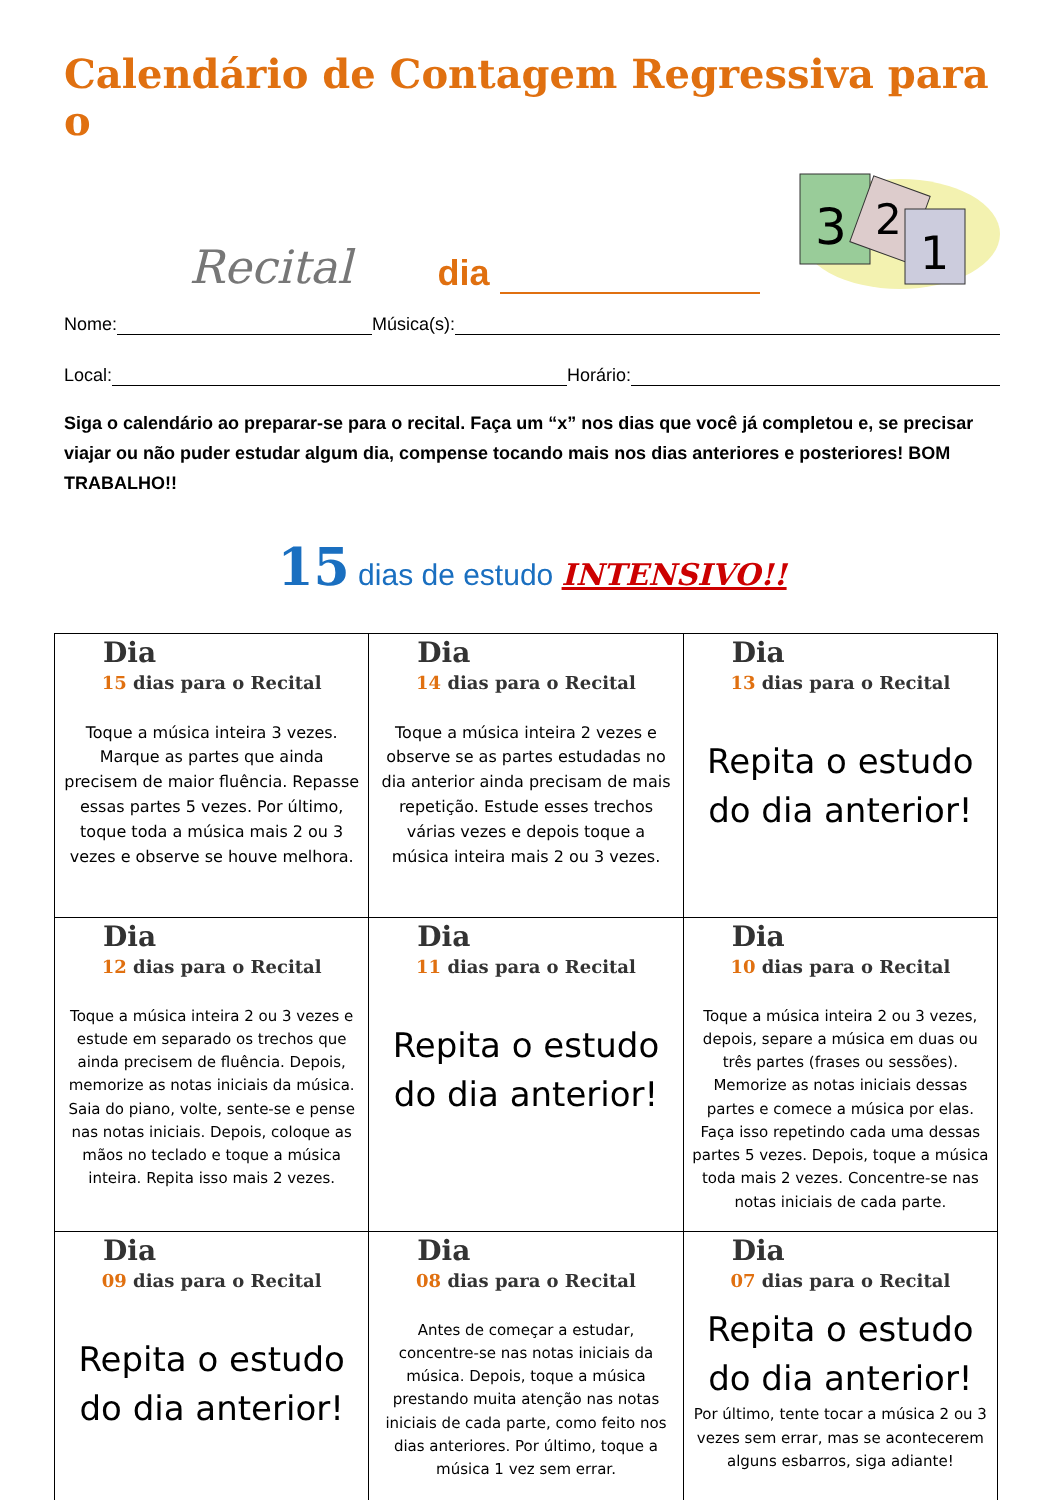Calendário de Contagem Regressiva para o
Recital
dia
3
2
1
Nome: Música(s):
Local: Horário:
Siga o calendário ao preparar-se para o recital. Faça um “x” nos dias que você já completou e, se precisar viajar ou não puder estudar algum dia, compense tocando mais nos dias anteriores e posteriores! BOM TRABALHO!!
15 dias de estudo INTENSIVO!!
| Dia 15 dias para o Recital Toque a música inteira 3 vezes. Marque as partes que ainda precisem de maior fluência. Repasse essas partes 5 vezes. Por último, toque toda a música mais 2 ou 3 vezes e observe se houve melhora. | Dia 14 dias para o Recital Toque a música inteira 2 vezes e observe se as partes estudadas no dia anterior ainda precisam de mais repetição. Estude esses trechos várias vezes e depois toque a música inteira mais 2 ou 3 vezes. | Dia 13 dias para o Recital Repita o estudo do dia anterior! |
| Dia 12 dias para o Recital Toque a música inteira 2 ou 3 vezes e estude em separado os trechos que ainda precisem de fluência. Depois, memorize as notas iniciais da música. Saia do piano, volte, sente-se e pense nas notas iniciais. Depois, coloque as mãos no teclado e toque a música inteira. Repita isso mais 2 vezes. | Dia 11 dias para o Recital Repita o estudo do dia anterior! | Dia 10 dias para o Recital Toque a música inteira 2 ou 3 vezes, depois, separe a música em duas ou três partes (frases ou sessões). Memorize as notas iniciais dessas partes e comece a música por elas. Faça isso repetindo cada uma dessas partes 5 vezes. Depois, toque a música toda mais 2 vezes. Concentre-se nas notas iniciais de cada parte. |
| Dia 09 dias para o Recital Repita o estudo do dia anterior! | Dia 08 dias para o Recital Antes de começar a estudar, concentre-se nas notas iniciais da música. Depois, toque a música prestando muita atenção nas notas iniciais de cada parte, como feito nos dias anteriores. Por último, toque a música 1 vez sem errar. | Dia 07 dias para o Recital Repita o estudo do dia anterior! Por último, tente tocar a música 2 ou 3 vezes sem errar, mas se acontecerem alguns esbarros, siga adiante! |